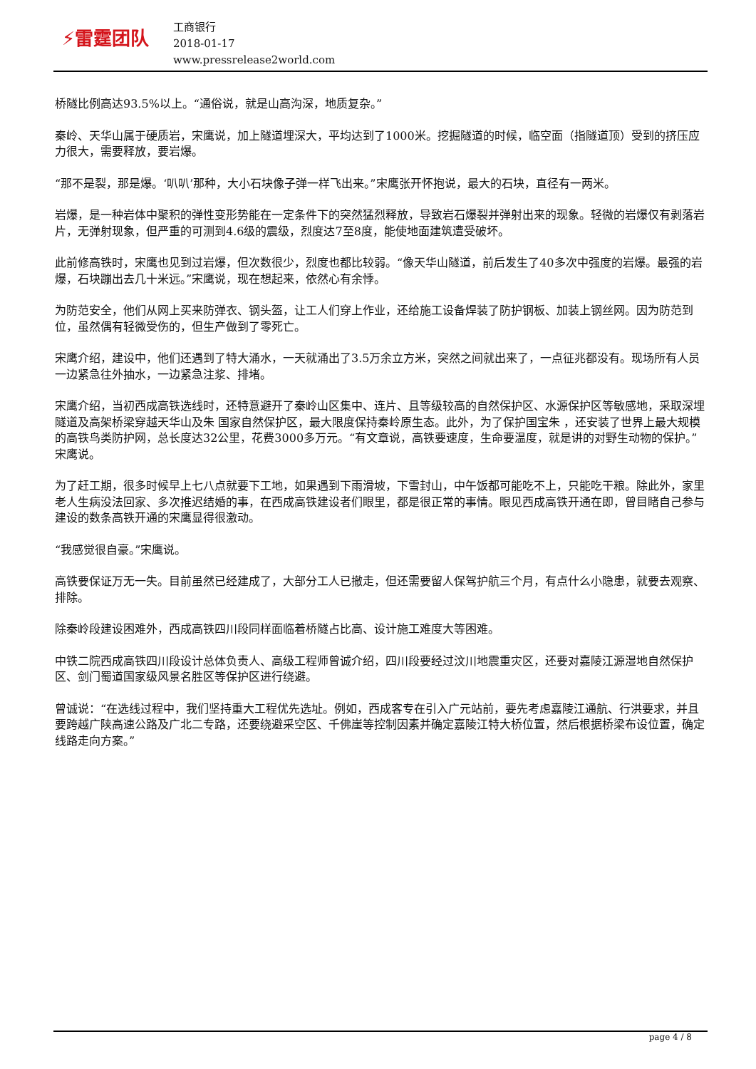⚡雷霆团队
工商银行
2018-01-17
www.pressrelease2world.com
桥隧比例高达93.5%以上。“通俗说，就是山高沟深，地质复杂。”
秦岭、天华山属于硬质岩，宋鹰说，加上隧道埋深大，平均达到了1000米。挖掘隧道的时候，临空面（指隧道顶）受到的挤压应力很大，需要释放，要岩爆。
“那不是裂，那是爆。‘叭叭’那种，大小石块像子弹一样飞出来。”宋鹰张开怀抱说，最大的石块，直径有一两米。
岩爆，是一种岩体中聚积的弹性变形势能在一定条件下的突然猛烈释放，导致岩石爆裂并弹射出来的现象。轻微的岩爆仅有剥落岩片，无弹射现象，但严重的可测到4.6级的震级，烈度达7至8度，能使地面建筑遭受破坏。
此前修高铁时，宋鹰也见到过岩爆，但次数很少，烈度也都比较弱。“像天华山隧道，前后发生了40多次中强度的岩爆。最强的岩爆，石块蹦出去几十米远。”宋鹰说，现在想起来，依然心有余悸。
为防范安全，他们从网上买来防弹衣、钢头盔，让工人们穿上作业，还给施工设备焊装了防护钢板、加装上钢丝网。因为防范到位，虽然偶有轻微受伤的，但生产做到了零死亡。
宋鹰介绍，建设中，他们还遇到了特大涌水，一天就涌出了3.5万余立方米，突然之间就出来了，一点征兆都没有。现场所有人员一边紧急往外抽水，一边紧急注浆、排堵。
宋鹰介绍，当初西成高铁选线时，还特意避开了秦岭山区集中、连片、且等级较高的自然保护区、水源保护区等敏感地，采取深埋隧道及高架桥梁穿越天华山及朱 国家自然保护区，最大限度保持秦岭原生态。此外，为了保护国宝朱 ，还安装了世界上最大规模的高铁鸟类防护网，总长度达32公里，花费3000多万元。“有文章说，高铁要速度，生命要温度，就是讲的对野生动物的保护。”宋鹰说。
为了赶工期，很多时候早上七八点就要下工地，如果遇到下雨滑坡，下雪封山，中午饭都可能吃不上，只能吃干粮。除此外，家里老人生病没法回家、多次推迟结婚的事，在西成高铁建设者们眼里，都是很正常的事情。眼见西成高铁开通在即，曾目睹自己参与建设的数条高铁开通的宋鹰显得很激动。
“我感觉很自豪。”宋鹰说。
高铁要保证万无一失。目前虽然已经建成了，大部分工人已撤走，但还需要留人保驾护航三个月，有点什么小隐患，就要去观察、排除。
除秦岭段建设困难外，西成高铁四川段同样面临着桥隧占比高、设计施工难度大等困难。
中铁二院西成高铁四川段设计总体负责人、高级工程师曾诚介绍，四川段要经过汶川地震重灾区，还要对嘉陵江源湿地自然保护区、剑门蜀道国家级风景名胜区等保护区进行绕避。
曾诚说：“在选线过程中，我们坚持重大工程优先选址。例如，西成客专在引入广元站前，要先考虑嘉陵江通航、行洪要求，并且要跨越广陕高速公路及广北二专路，还要绕避采空区、千佛崖等控制因素并确定嘉陵江特大桥位置，然后根据桥梁布设位置，确定线路走向方案。”
page 4 / 8